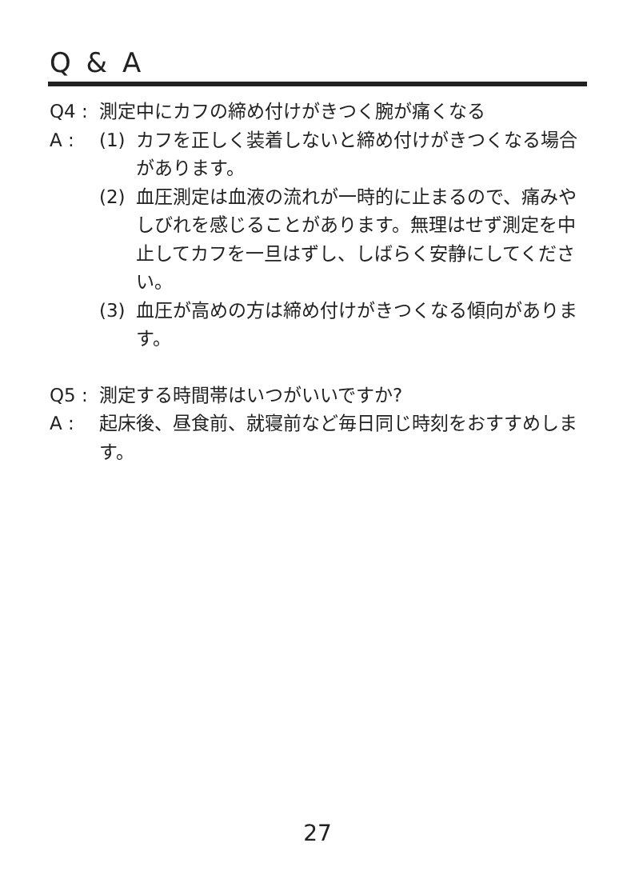Q & A
Q4 : 測定中にカフの締め付けがきつく腕が痛くなる
A : (1) カフを正しく装着しないと締め付けがきつくなる場合があります。
(2) 血圧測定は血液の流れが一時的に止まるので、痛みやしびれを感じることがあります。無理はせず測定を中止してカフを一旦はずし、しばらく安静にしてください。
(3) 血圧が高めの方は締め付けがきつくなる傾向があります。
Q5 : 測定する時間帯はいつがいいですか?
A : 起床後、昼食前、就寝前など毎日同じ時刻をおすすめします。
27